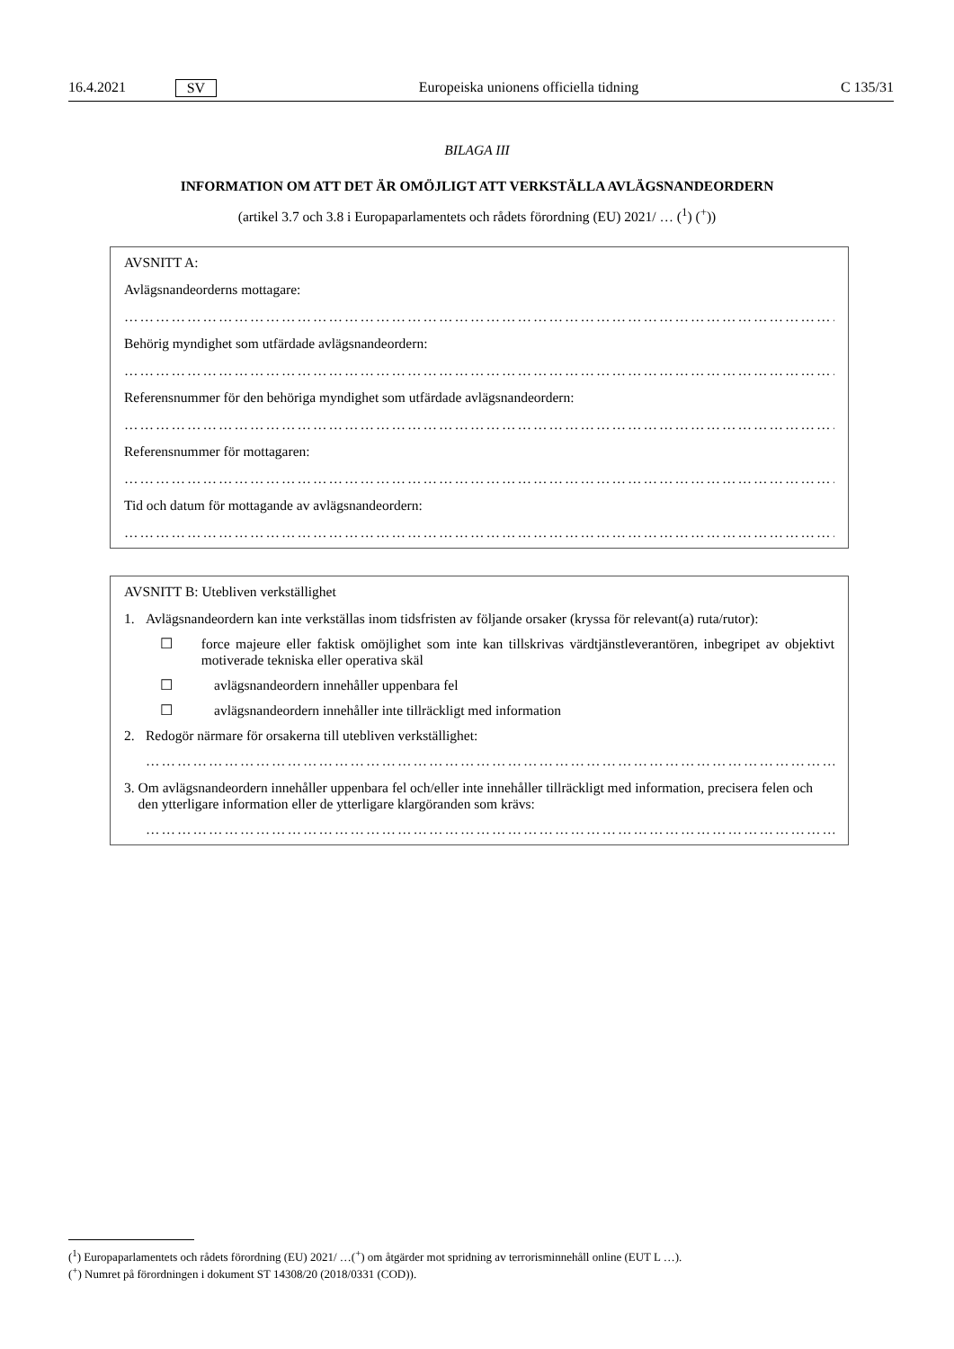16.4.2021 SV Europeiska unionens officiella tidning C 135/31
BILAGA III
INFORMATION OM ATT DET ÄR OMÖJLIGT ATT VERKSTÄLLA AVLÄGSNANDEORDERN
(artikel 3.7 och 3.8 i Europaparlamentets och rådets förordning (EU) 2021/ … (<sup>1</sup>) (<sup>+</sup>))
AVSNITT A:
Avlägsnandeorderns mottagare:
…………………………………………………………………………………………………………………………
Behörig myndighet som utfärdade avlägsnandeordern:
…………………………………………………………………………………………………………………………
Referensnummer för den behöriga myndighet som utfärdade avlägsnandeordern:
…………………………………………………………………………………………………………………………
Referensnummer för mottagaren:
…………………………………………………………………………………………………………………………
Tid och datum för mottagande av avlägsnandeordern:
…………………………………………………………………………………………………………………………
AVSNITT B: Utebliven verkställighet
1. Avlägsnandeordern kan inte verkställas inom tidsfristen av följande orsaker (kryssa för relevant(a) ruta/rutor):
☐ force majeure eller faktisk omöjlighet som inte kan tillskrivas värdtjänstleverantören, inbegripet av objektivt motiverade tekniska eller operativa skäl
☐ avlägsnandeordern innehåller uppenbara fel
☐ avlägsnandeordern innehåller inte tillräckligt med information
2. Redogör närmare för orsakerna till utebliven verkställighet:
…………………………………………………………………………………………………………………………
3. Om avlägsnandeordern innehåller uppenbara fel och/eller inte innehåller tillräckligt med information, precisera felen och den ytterligare information eller de ytterligare klargöranden som krävs:
…………………………………………………………………………………………………………………………
(<sup>1</sup>) Europaparlamentets och rådets förordning (EU) 2021/ …(<sup>+</sup>) om åtgärder mot spridning av terrorisminnehåll online (EUT L …).
(<sup>+</sup>) Numret på förordningen i dokument ST 14308/20 (2018/0331 (COD)).